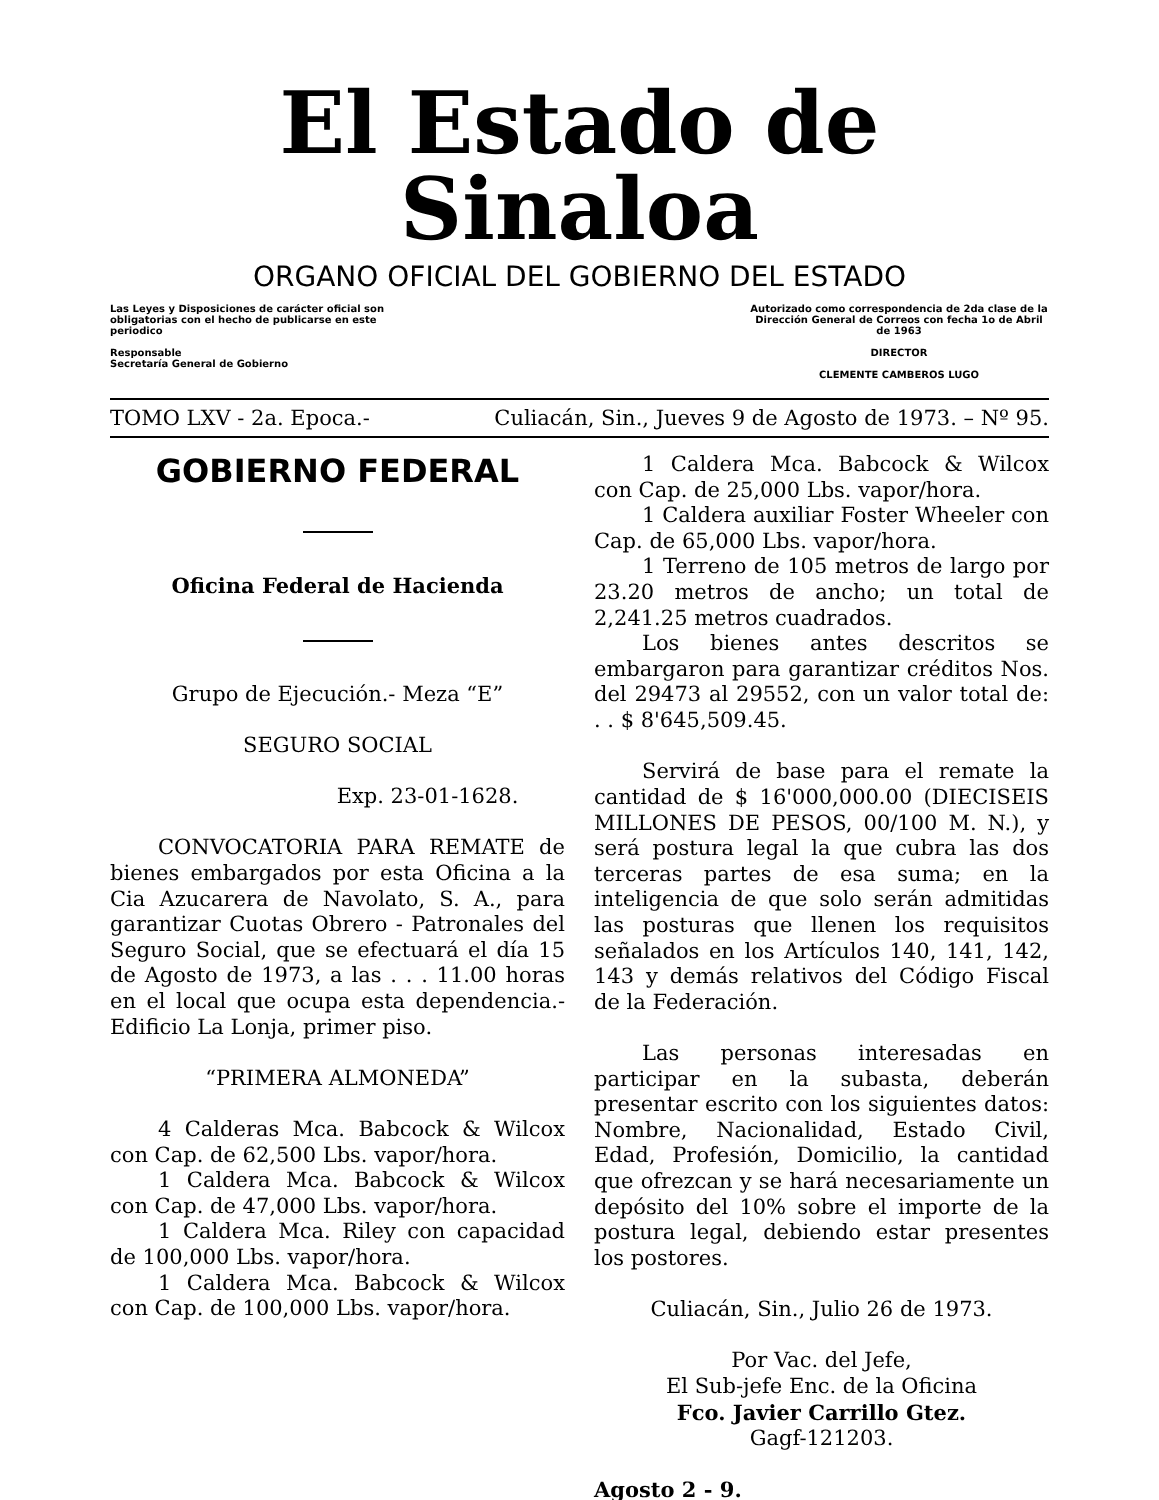El Estado de Sinaloa
ORGANO OFICIAL DEL GOBIERNO DEL ESTADO
Las Leyes y Disposiciones de carácter oficial son obligatorias con el hecho de publicarse en este periodico
Responsable
Secretaría General de Gobierno
Autorizado como correspondencia de 2da clase de la Dirección General de Correos con fecha 1o de Abril de 1963
DIRECTOR
CLEMENTE CAMBEROS LUGO
TOMO LXV - 2a. Epoca.- Culiacán, Sin., Jueves 9 de Agosto de 1973. – Nº 95.
GOBIERNO FEDERAL
Oficina Federal de Hacienda
Grupo de Ejecución.- Meza “E”
SEGURO SOCIAL
Exp. 23-01-1628.
CONVOCATORIA PARA REMATE de bienes embargados por esta Oficina a la Cia Azucarera de Navolato, S. A., para garantizar Cuotas Obrero - Patronales del Seguro Social, que se efectuará el día 15 de Agosto de 1973, a las . . . 11.00 horas en el local que ocupa esta dependencia.- Edificio La Lonja, primer piso.
“PRIMERA ALMONEDA”
4 Calderas Mca. Babcock & Wilcox con Cap. de 62,500 Lbs. vapor/hora.
1 Caldera Mca. Babcock & Wilcox con Cap. de 47,000 Lbs. vapor/hora.
1 Caldera Mca. Riley con capacidad de 100,000 Lbs. vapor/hora.
1 Caldera Mca. Babcock & Wilcox con Cap. de 100,000 Lbs. vapor/hora.
1 Caldera Mca. Babcock & Wilcox con Cap. de 25,000 Lbs. vapor/hora.
1 Caldera auxiliar Foster Wheeler con Cap. de 65,000 Lbs. vapor/hora.
1 Terreno de 105 metros de largo por 23.20 metros de ancho; un total de 2,241.25 metros cuadrados.
Los bienes antes descritos se embargaron para garantizar créditos Nos. del 29473 al 29552, con un valor total de: . . $ 8'645,509.45.
Servirá de base para el remate la cantidad de $ 16'000,000.00 (DIECISEIS MILLONES DE PESOS, 00/100 M. N.), y será postura legal la que cubra las dos terceras partes de esa suma; en la inteligencia de que solo serán admitidas las posturas que llenen los requisitos señalados en los Artículos 140, 141, 142, 143 y demás relativos del Código Fiscal de la Federación.
Las personas interesadas en participar en la subasta, deberán presentar escrito con los siguientes datos: Nombre, Nacionalidad, Estado Civil, Edad, Profesión, Domicilio, la cantidad que ofrezcan y se hará necesariamente un depósito del 10% sobre el importe de la postura legal, debiendo estar presentes los postores.
Culiacán, Sin., Julio 26 de 1973.
Por Vac. del Jefe,
El Sub-jefe Enc. de la Oficina
Fco. Javier Carrillo Gtez.
Gagf-121203.
Agosto 2 - 9.